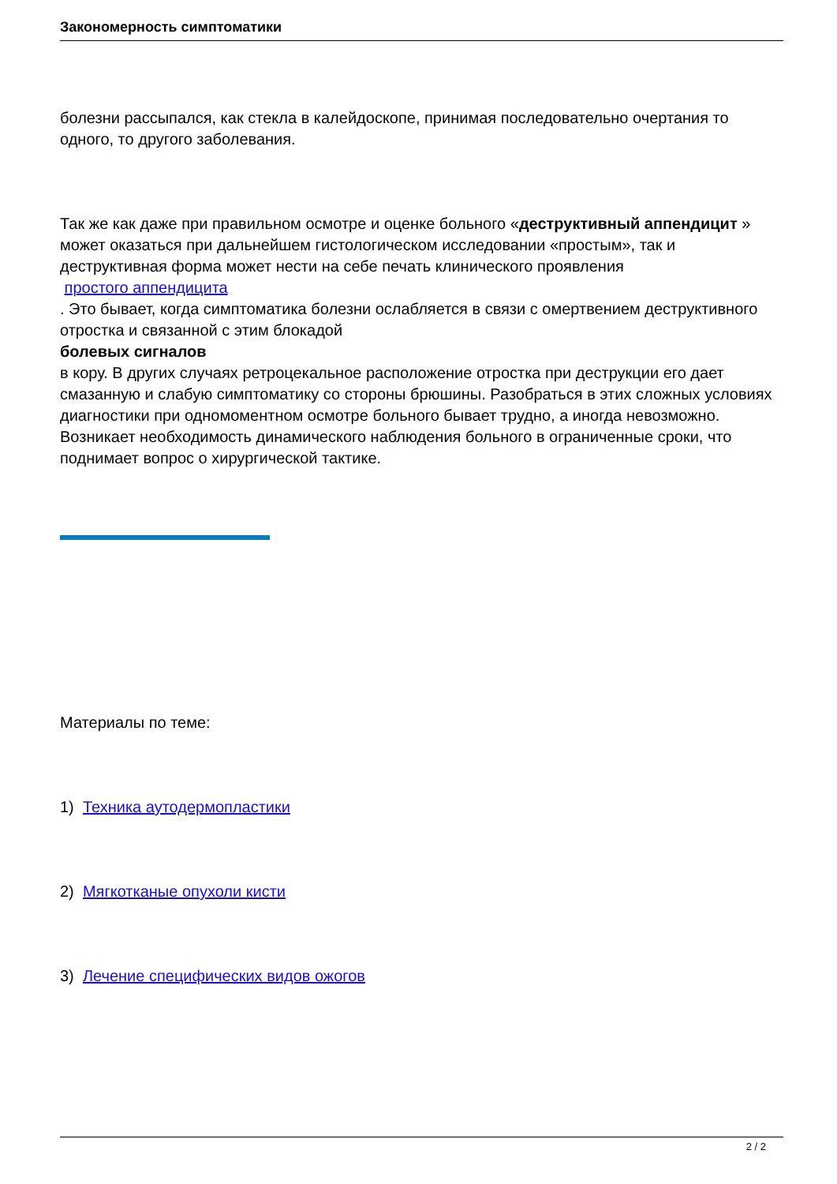Закономерность симптоматики
болезни рассыпался, как стекла в калейдоскопе, принимая последовательно очертания то одного, то другого заболевания.
Так же как даже при правильном осмотре и оценке больного «деструктивный аппендицит » может оказаться при дальнейшем гистологическом исследовании «простым», так и деструктивная форма может нести на себе печать клинического проявления
простого аппендицита
. Это бывает, когда симптоматика болезни ослабляется в связи с омертвением деструктивного отростка и связанной с этим блокадой
болевых сигналов
в кору. В других случаях ретроцекальное расположение отростка при деструкции его дает смазанную и слабую симптоматику со стороны брюшины. Разобраться в этих сложных условиях диагностики при одномоментном осмотре больного бывает трудно, а иногда невозможно. Возникает необходимость динамического наблюдения больного в ограниченные сроки, что поднимает вопрос о хирургической тактике.
Материалы по теме:
1) Техника аутодермопластики
2) Мягкотканые опухоли кисти
3) Лечение специфических видов ожогов
2 / 2